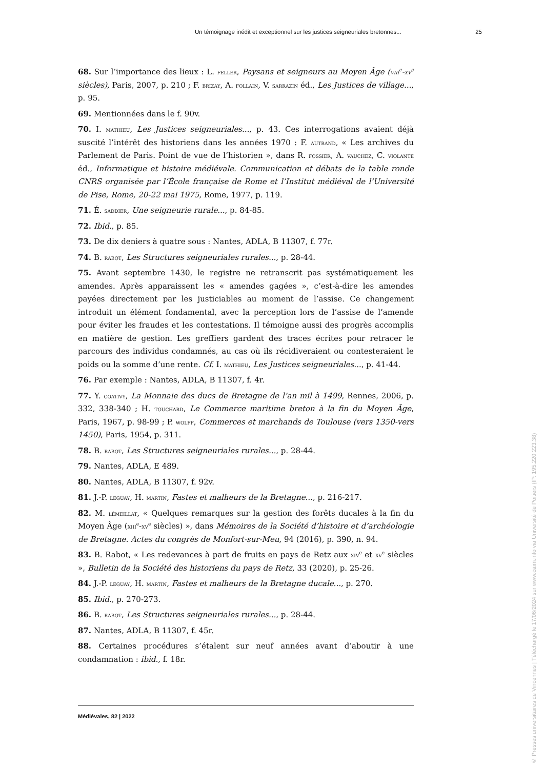Un témoignage inédit et exceptionnel sur les justices seigneuriales bretonnes... 25
68. Sur l’importance des lieux : L. feller, Paysans et seigneurs au Moyen Âge (viii<sup>e</sup>-xv<sup>e</sup> siècles), Paris, 2007, p. 210 ; F. brizay, A. follain, V. sarrazin éd., Les Justices de village..., p. 95.
69. Mentionnées dans le f. 90v.
70. I. mathieu, Les Justices seigneuriales..., p. 43. Ces interrogations avaient déjà suscité l’intérêt des historiens dans les années 1970 : F. autrand, « Les archives du Parlement de Paris. Point de vue de l’historien », dans R. fossier, A. vauchez, C. violante éd., Informatique et histoire médiévale. Communication et débats de la table ronde CNRS organisée par l’École française de Rome et l’Institut médiéval de l’Université de Pise, Rome, 20-22 mai 1975, Rome, 1977, p. 119.
71. É. saddier, Une seigneurie rurale..., p. 84-85.
72. Ibid., p. 85.
73. De dix deniers à quatre sous : Nantes, ADLA, B 11307, f. 77r.
74. B. rabot, Les Structures seigneuriales rurales..., p. 28-44.
75. Avant septembre 1430, le registre ne retranscrit pas systématiquement les amendes. Après apparaissent les « amendes gagées », c’est-à-dire les amendes payées directement par les justiciables au moment de l’assise. Ce changement introduit un élément fondamental, avec la perception lors de l’assise de l’amende pour éviter les fraudes et les contestations. Il témoigne aussi des progrès accomplis en matière de gestion. Les greffiers gardent des traces écrites pour retracer le parcours des individus condamnés, au cas où ils récidiveraient ou contesteraient le poids ou la somme d’une rente. Cf. I. mathieu, Les Justices seigneuriales..., p. 41-44.
76. Par exemple : Nantes, ADLA, B 11307, f. 4r.
77. Y. coativy, La Monnaie des ducs de Bretagne de l’an mil à 1499, Rennes, 2006, p. 332, 338-340 ; H. touchard, Le Commerce maritime breton à la fin du Moyen Âge, Paris, 1967, p. 98-99 ; P. wolff, Commerces et marchands de Toulouse (vers 1350-vers 1450), Paris, 1954, p. 311.
78. B. rabot, Les Structures seigneuriales rurales..., p. 28-44.
79. Nantes, ADLA, E 489.
80. Nantes, ADLA, B 11307, f. 92v.
81. J.-P. leguay, H. martin, Fastes et malheurs de la Bretagne..., p. 216-217.
82. M. lémeillat, « Quelques remarques sur la gestion des forêts ducales à la fin du Moyen Âge (xiii<sup>e</sup>-xv<sup>e</sup> siècles) », dans Mémoires de la Société d’histoire et d’archéologie de Bretagne. Actes du congrès de Monfort-sur-Meu, 94 (2016), p. 390, n. 94.
83. B. Rabot, « Les redevances à part de fruits en pays de Retz aux xiv<sup>e</sup> et xv<sup>e</sup> siècles », Bulletin de la Société des historiens du pays de Retz, 33 (2020), p. 25-26.
84. J.-P. leguay, H. martin, Fastes et malheurs de la Bretagne ducale..., p. 270.
85. Ibid., p. 270-273.
86. B. rabot, Les Structures seigneuriales rurales..., p. 28-44.
87. Nantes, ADLA, B 11307, f. 45r.
88. Certaines procédures s’étalent sur neuf années avant d’aboutir à une condamnation : ibid., f. 18r.
Médiévales, 82 | 2022
© Presses universitaires de Vincennes | Téléchargé le 17/06/2024 sur www.cairn.info via Université de Poitiers (IP: 195.220.223.38)